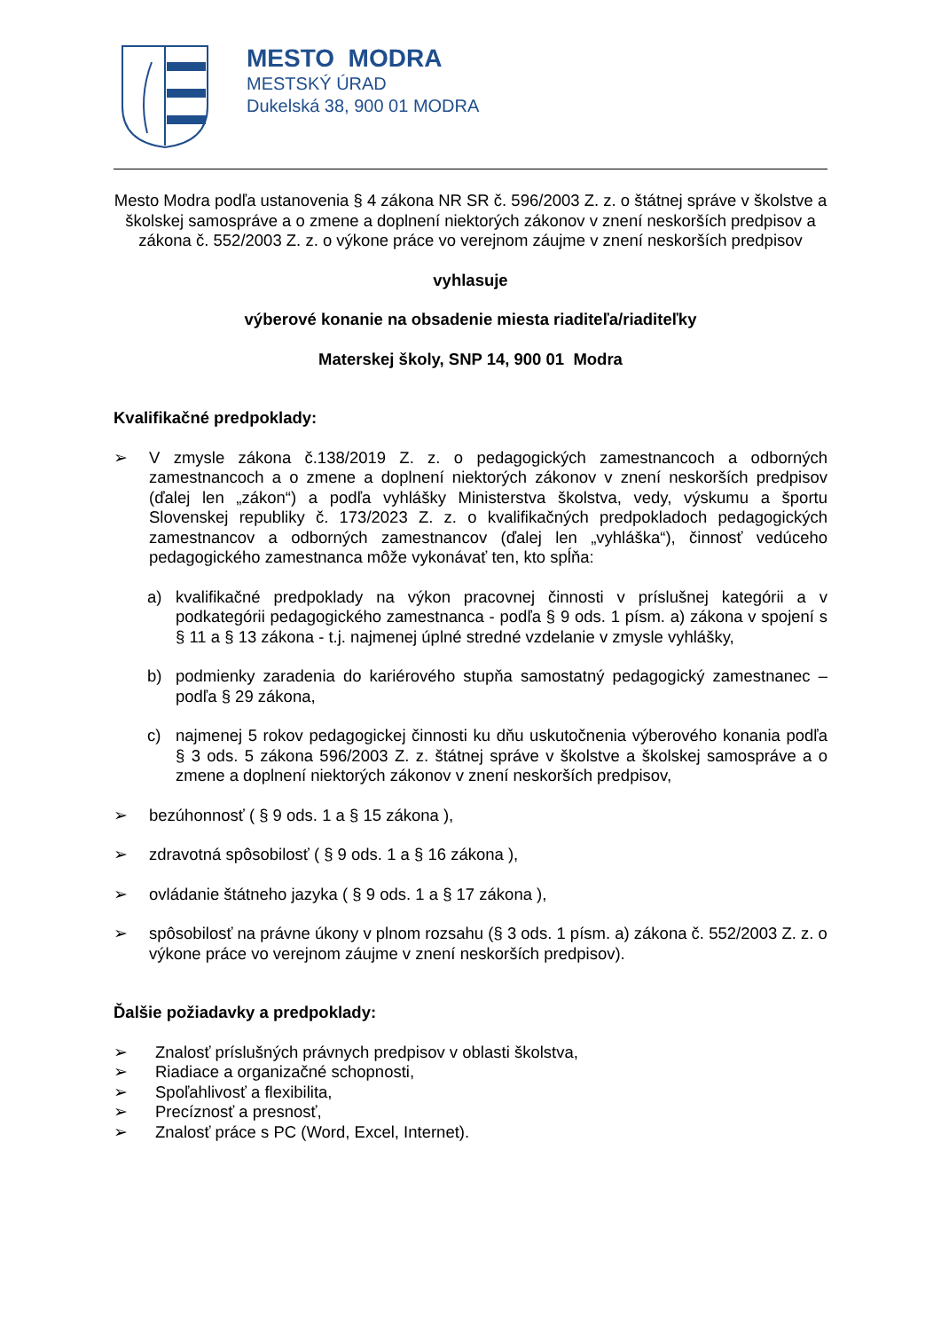MESTO MODRA
MESTSKÝ ÚRAD
Dukelská 38, 900 01 MODRA
Mesto Modra podľa ustanovenia § 4 zákona NR SR č. 596/2003 Z. z. o štátnej správe v školstve a školskej samospráve a o zmene a doplnení niektorých zákonov v znení neskorších predpisov a zákona č. 552/2003 Z. z. o výkone práce vo verejnom záujme v znení neskorších predpisov
vyhlasuje
výberové konanie na obsadenie miesta riaditeľa/riaditeľky
Materskej školy, SNP 14, 900 01 Modra
Kvalifikačné predpoklady:
➢ V zmysle zákona č.138/2019 Z. z. o pedagogických zamestnancoch a odborných zamestnancoch a o zmene a doplnení niektorých zákonov v znení neskorších predpisov (ďalej len „zákon“) a podľa vyhlášky Ministerstva školstva, vedy, výskumu a športu Slovenskej republiky č. 173/2023 Z. z. o kvalifikačných predpokladoch pedagogických zamestnancov a odborných zamestnancov (ďalej len „vyhláška“), činnosť vedúceho pedagogického zamestnanca môže vykonávať ten, kto spĺňa:
a) kvalifikačné predpoklady na výkon pracovnej činnosti v príslušnej kategórii a v podkategórii pedagogického zamestnanca - podľa § 9 ods. 1 písm. a) zákona v spojení s § 11 a § 13 zákona - t.j. najmenej úplné stredné vzdelanie v zmysle vyhlášky,
b) podmienky zaradenia do kariérového stupňa samostatný pedagogický zamestnanec – podľa § 29 zákona,
c) najmenej 5 rokov pedagogickej činnosti ku dňu uskutočnenia výberového konania podľa § 3 ods. 5 zákona 596/2003 Z. z. štátnej správe v školstve a školskej samospráve a o zmene a doplnení niektorých zákonov v znení neskorších predpisov,
➢ bezúhonnosť ( § 9 ods. 1 a § 15 zákona ),
➢ zdravotná spôsobilosť ( § 9 ods. 1 a § 16 zákona ),
➢ ovládanie štátneho jazyka ( § 9 ods. 1 a § 17 zákona ),
➢ spôsobilosť na právne úkony v plnom rozsahu (§ 3 ods. 1 písm. a) zákona č. 552/2003 Z. z. o výkone práce vo verejnom záujme v znení neskorších predpisov).
Ďalšie požiadavky a predpoklady:
➢ Znalosť príslušných právnych predpisov v oblasti školstva,
➢ Riadiace a organizačné schopnosti,
➢ Spoľahlivosť a flexibilita,
➢ Precíznosť a presnosť,
➢ Znalosť práce s PC (Word, Excel, Internet).